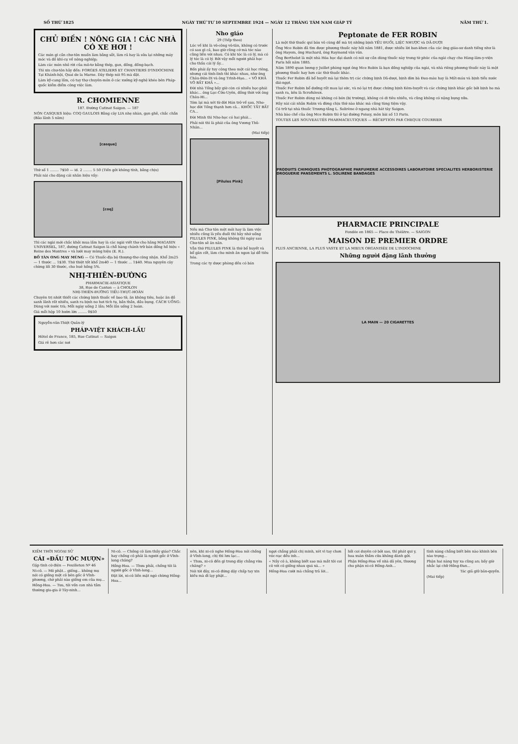SỐ THỨ 1825 NGÀY THỨ TƯ 10 SEPTEMBRE 1924 — NGÀY 12 THÁNG TÁM NAM GIÁP TÝ NĂM THỨ 1.
CHỦ ĐIỀN ! NÔNG GIA ! CÁC NHÀ CÓ XE HƠI !
Các món gì cần chư-tôn muốn làm bằng sắt, làm rả hay là sửa lại những máy móc và đồ khí-cụ về nông-nghiệp;
Làm các món nhỏ rời của mô-tơ bằng thép, gan, đồng, đồng-bạch.
Thì xin chư-tôn hãy đến: FORGES ATELIERS ET CHANTIERS D'INDOCHINE Tại Khánh-hội, Quai de la Marne. Dây thép nói 95 mà đặt.
Làm kỹ-cang lắm, có tay thợ chuyên-môn ở các xưởng kỹ-nghệ khéo bên Pháp-quốc kiểm điểm công việc làm.
R. CHOMIENNE
187. Đường Catinat Saigon. — 187
NÓN CASQUES hiệu: COQ GAULOIS Bằng cây LIA nhẹ nhàn, gọn ghẽ, chắc chắn (Bảo lãnh 5 năm)
[casque]
Thứ số 1 ........ 7$50 — id. 2 ........ 5 50 (Tiền gởi không tính, bằng chịu)
Phải nài cho đặng cái nhãn hiệu vầy:
[coq]
Thì các ngài mới chắc khỏi mua lầm hay là các ngài viết thơ cho hãng MAGASIN UNIVERSEL, 187, đường Catinat Saigon là chỗ hàng chánh trữ bán đồng hồ hiệu « Reine des Montres » và lưới may mùng hiệu (E. R.).
BỐ TÀN ONG MAY MÙNG — Có Thuốc-địa bộ thượng-thơ công nhận. Khổ 2m25 — 1 thước ... 1$30. Thứ thiệt tốt khổ 2m40 — 1 thước ... 1$40. Mua nguyên cây chừng lối 30 thước, cho huê hồng 5%.
NHỊ-THIÊN-ĐƯỜNG
PHARMACIE-ASIATIQUE
38, Rue de Canton — à CHOLON
NHỊ-THIÊN-ĐƯỜNG TIẾU-THỰC-HOÀN
Chuyên trị nhứt thiết các chứng bịnh thuốc về bao tử, ăn không tiêu, hoặc ăn đồ sanh lãnh rất nhiều, sanh ra bịnh no hơi tích tụ, bần thần, đầu bụng. CÁCH UỐNG: Dùng với nước trà; Mỗi ngày uống 2 lần; Mỗi lần uống 2 hoàn.
Giá mỗi hộp 10 hườn lớn ........ 0$50
Nguyễn-văn-Thiệt Quản-lý
PHÁP-VIỆT KHÁCH-LẦU
Hôtel de France, 185, Rue Catinat — Saigon
Giá rẻ hơn các nơi
Nho giáo
29 (Tiếp theo)
Lúc về khi là vô-công vô-tân, không có trước có sau gì cả, bao giờ cũng cớ mà tóc nào cũng liền với nhau. Có khi tóc là có lý, mà có lý tóc là có lý. Bởi vậy mỗi người phải học cho thấu cái lý ấy...
Bốn phái ấy tuy công theo một cái học riêng, nhưng cái tinh-linh thì khác nhau, như ông Châu-Đôn-Di và ông Trình-Hạo... « VÔ KHẢ VÔ BẤT KHẢ »...
Đời nhà Tống bấy giờ còn có nhiều học-phái khác... ông Lục-Cửu-Uyên, đồng thời với ông Châu-Hi...
Tóm lại mà xét từ đời Hán trở về sau, Nho-học đời Tống thạnh hơn cả... KHỐC TẮT BẤT CA...
Đời Minh thì Nho-học có hai phái...
Phải nói thì là phái của ông Vương Thủ-Nhân...
(Mai tiếp)
[Pilules Pink]
Nếu mà Chư tôn mệt mỏi hay là làm việc nhiều cũng là yếu đuối thì hãy nhớ uống PILULES PINK, bằng không thì ngày sau Chư-tôn sẽ ăn năn.
Vẫn thứ PILULES PINK là thứ bổ huyết và bổ gân cốt, làm cho mình ăn ngon lại dễ tiêu hóa.
Trong các ty dược phòng đều có bán
Peptonate de FER ROBIN
Là một thứ thuốc quí báu vô cùng để mà trị những bịnh YẾU ĐUỐI, LIỆC NHƯỢC và DÃ-DƯỢI
Ông Mce Robin đã tìm được phương thuốc này hồi năm 1881, được nhiều lời ban-khen của các ông giáo-sư danh tiếng như là ông Hayem, ông Huchard, ông Raymond vân vân.
Ông Berthelot là một nhà Hóa học đại danh có nói sự cần dùng thuốc này trong tờ phúc của ngài chạy cho Hàng-lâm-y-viện Paris hồi năm 1885.
Năm 1890 quan lương-y Juillet phòng ngợi ông Mce Robin là bạn đồng nghiệp của ngài, và nhà riêng phương thuốc này là một phương thuốc hay hơn các thứ thuốc khác.
Thuốc Fer Robin đã bổ huyết mà lại thêm trị các chứng bịnh Dã-dượi, bịnh đờn bà Đau-máu hay là Mất-máu và bịnh tiểu nước đái-ngọt.
Thuốc Fer Robin bổ dưỡng rất mau lại sức, và nó lại trị được chứng bịnh Kém-huyết và các chứng bịnh khác gốc bởi bịnh ho mà sanh ra, kêu là Scrofuleux.
Thuốc Fer Robin dùng nó không có bón (bị trường), không có di tiêu nhiều, và cũng không có nặng bụng nữa.
Hãy nài cái nhãn Robin và đừng chịu thứ nào khác mà cũng tùng tiệm vậy.
Có trữ tại nhà thuốc Trương-tằng L. Solirène ở ngang nhà hát tây Saigon.
Nhà bào chế của ông Mce Robin thì ở tại đường Poissy, môn bài số 13 Paris.
TOUTES LES NOUVEAUTÉS PHARMACEUTIQUES — RÉCEPTION PAR CHEQUE COURRIER
PRODUITS CHIMIQUES PHOTOGRAPHIE PARFUMERIE ACCESSOIRES LABORATOIRE SPECIALITES HERBORISTERIE DROGUERIE PANSEMENTS L. SOLIRENE BANDAGES
PHARMACIE PRINCIPALE
Fondée en 1865 — Place du Théâtre. — SAIGON
MAISON DE PREMIER ORDRE
PLUS ANCIENNE, LA PLUS VASTE ET LA MIEUX ORGANISÉE DE L'INDOCHINE
Những người đặng lãnh thưởng
LA MAIN — 20 CIGARETTES
KIẾM THỜI NGOẠI SỬ
CÁI «ĐẦU TÓC MƯỢN»
Gặp tình cờ điện — Feuilleton Nº 46
Ni-cô. — Mô phật... giống... không mụ nói có giống một cô bên gốc ở Vĩnh-phương, chớ phải nào giống em của mụ...
Hồng-Hoa. — Tưa, tôi vốn con nhà tầm thường gia-gia ở Tây-ninh...
Ni-cô. — Chồng cô làm thầy giáo? Chắc hay chồng cô phải là người gốc ở Vĩnh-long chăng?
Hồng-Hoa. — Thưa phải, chồng tôi là người gốc ở Vĩnh-long...
Đặt lời, ni-cô liền mặt ngó chừng Hồng-Hoa...
nên, khi ni-cô nghe Hồng-Hoa nói chồng ở Vĩnh-long, chị thì lưu lạc...
« Thưa, ni-cô đến gì trong đây chẳng vừa chăng? »
Nói tới đây, ni-cô đứng dậy chấp tay xin kiếu mà đi lạy phật...
ngợi chẳng phải chị minh, xét vì tay chơn vóc-vạc đều inh...
« Nầy cô à, không biết sao mà mắt tôi coi cô với cô giống nhau quá xá... »
Hồng-Hoa cười mà chẳng trả lời...
hồi coi duyên cớ bởi sao, thì phát qui y, hoa xuân thắm cửa không đành gởi.
Phận Hồng-Hoa về nhà dã yên, thương cho phận ni-cô Hồng-Anh...
tình nàng chẳng biết bên nào khinh bên nào trọng...
Phận hai nàng tuy xa cũng an; bấy giờ nhắc lại chữ Hồng-Đan...
Tác giả giữ bản-quyền.
(Mai tiếp)